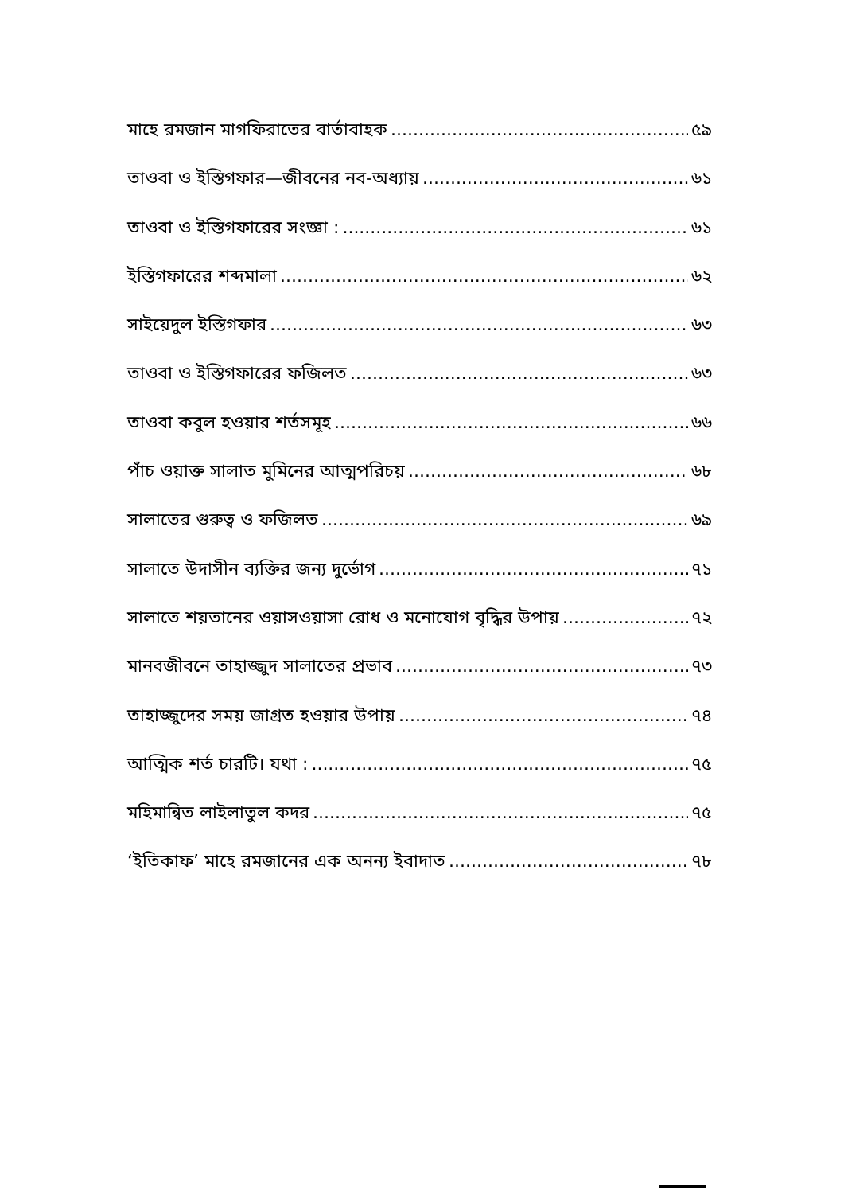মাহে রমজান মাগফিরাতের বার্তাবাহক ৫৯
তাওবা ও ইস্তিগফার—জীবনের নব-অধ্যায় ৬১
তাওবা ও ইস্তিগফারের সংজ্ঞা : ৬১
ইস্তিগফারের শব্দমালা ৬২
সাইয়েদুল ইস্তিগফার ৬৩
তাওবা ও ইস্তিগফারের ফজিলত ৬৩
তাওবা কবুল হওয়ার শর্তসমূহ ৬৬
পাঁচ ওয়াক্ত সালাত মুমিনের আত্মপরিচয় ৬৮
সালাতের গুরুত্ব ও ফজিলত ৬৯
সালাতে উদাসীন ব্যক্তির জন্য দুর্ভোগ ৭১
সালাতে শয়তানের ওয়াসওয়াসা রোধ ও মনোযোগ বৃদ্ধির উপায় ৭২
মানবজীবনে তাহাজ্জুদ সালাতের প্রভাব ৭৩
তাহাজ্জুদের সময় জাগ্রত হওয়ার উপায় ৭৪
আত্মিক শর্ত চারটি। যথা : ৭৫
মহিমান্বিত লাইলাতুল কদর ৭৫
‘ইতিকাফ’ মাহে রমজানের এক অনন্য ইবাদাত ৭৮